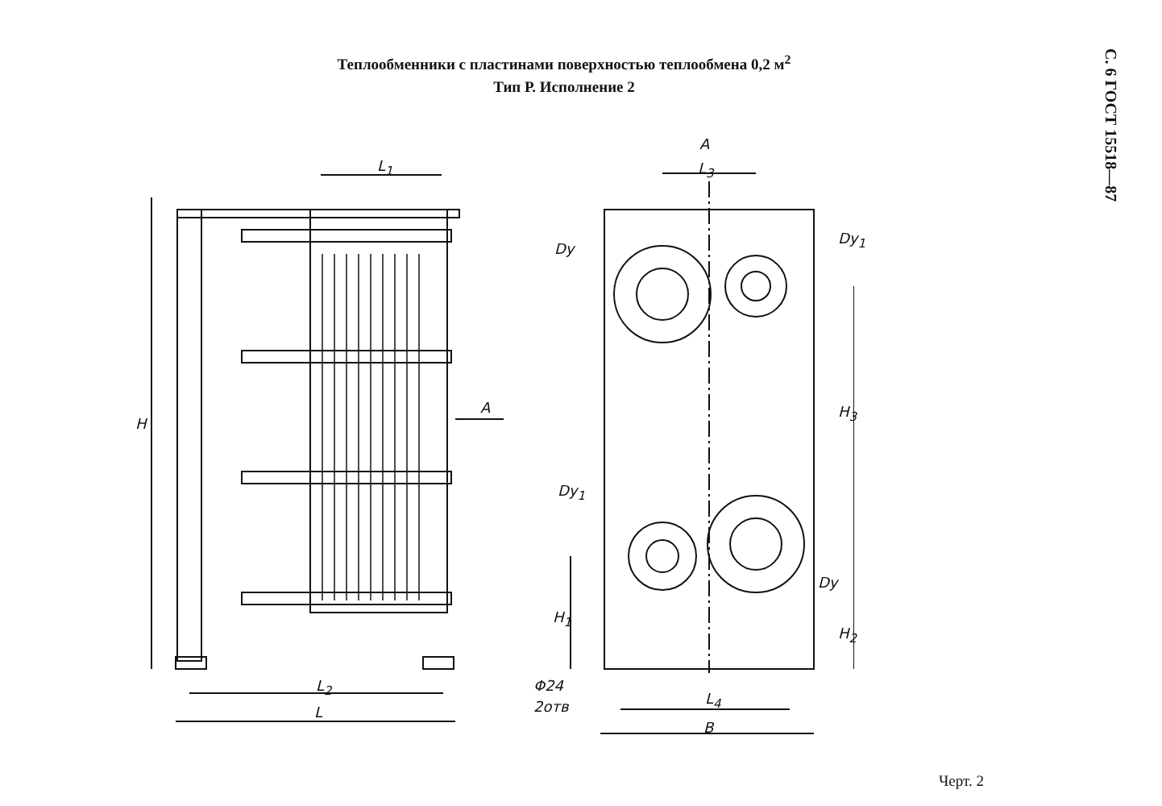Теплообменники с пластинами поверхностью теплообмена 0,2 м<sup>2</sup>
Тип Р. Исполнение 2
С. 6 ГОСТ 15518—87
L<sub>1</sub>
H
A
L<sub>2</sub>
L
A
L<sub>3</sub>
Dy
Dy<sub>1</sub>
H<sub>3</sub>
Dy<sub>1</sub>
Dy
H<sub>1</sub>
H<sub>2</sub>
Φ24
2отв L<sub>4</sub>
B
Черт. 2